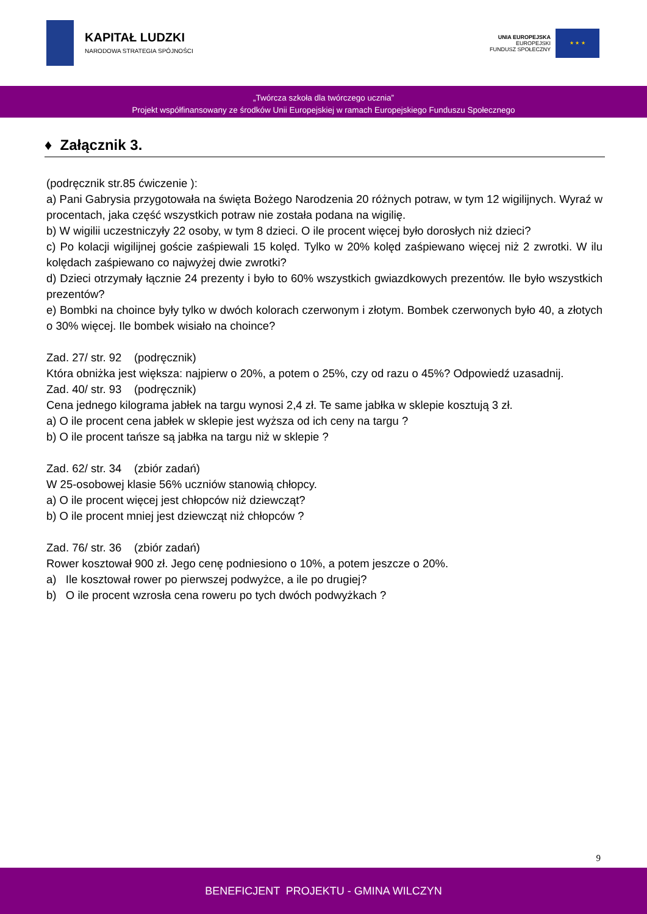KAPITAŁ LUDZKI
NARODOWA STRATEGIA SPÓJNOŚCI
UNIA EUROPEJSKA
EUROPEJSKI
FUNDUSZ SPOŁECZNY
★ ★ ★
„Twórcza szkoła dla twórczego ucznia”
Projekt współfinansowany ze środków Unii Europejskiej w ramach Europejskiego Funduszu Społecznego
♦ Załącznik 3.
(podręcznik str.85 ćwiczenie ):
a) Pani Gabrysia przygotowała na święta Bożego Narodzenia 20 różnych potraw, w tym 12 wigilijnych. Wyraź w procentach, jaka część wszystkich potraw nie została podana na wigilię.
b) W wigilii uczestniczyły 22 osoby, w tym 8 dzieci. O ile procent więcej było dorosłych niż dzieci?
c) Po kolacji wigilijnej goście zaśpiewali 15 kolęd. Tylko w 20% kolęd zaśpiewano więcej niż 2 zwrotki. W ilu kolędach zaśpiewano co najwyżej dwie zwrotki?
d) Dzieci otrzymały łącznie 24 prezenty i było to 60% wszystkich gwiazdkowych prezentów. Ile było wszystkich prezentów?
e) Bombki na choince były tylko w dwóch kolorach czerwonym i złotym. Bombek czerwonych było 40, a złotych o 30% więcej. Ile bombek wisiało na choince?
Zad. 27/ str. 92 (podręcznik)
Która obniżka jest większa: najpierw o 20%, a potem o 25%, czy od razu o 45%? Odpowiedź uzasadnij.
Zad. 40/ str. 93 (podręcznik)
Cena jednego kilograma jabłek na targu wynosi 2,4 zł. Te same jabłka w sklepie kosztują 3 zł.
a) O ile procent cena jabłek w sklepie jest wyższa od ich ceny na targu ?
b) O ile procent tańsze są jabłka na targu niż w sklepie ?
Zad. 62/ str. 34 (zbiór zadań)
W 25-osobowej klasie 56% uczniów stanowią chłopcy.
a) O ile procent więcej jest chłopców niż dziewcząt?
b) O ile procent mniej jest dziewcząt niż chłopców ?
Zad. 76/ str. 36 (zbiór zadań)
Rower kosztował 900 zł. Jego cenę podniesiono o 10%, a potem jeszcze o 20%.
a) Ile kosztował rower po pierwszej podwyżce, a ile po drugiej?
b) O ile procent wzrosła cena roweru po tych dwóch podwyżkach ?
9
BENEFICJENT PROJEKTU - GMINA WILCZYN